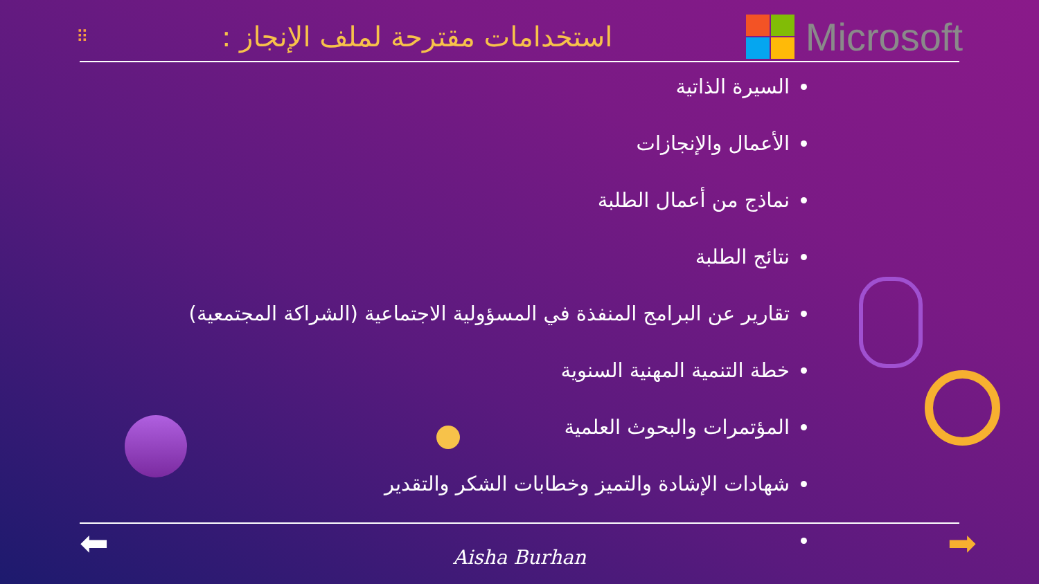⠿
استخدامات مقترحة لملف الإنجاز :
Microsoft
السيرة الذاتية
الأعمال والإنجازات
نماذج من أعمال الطلبة
نتائج الطلبة
تقارير عن البرامج المنفذة في المسؤولية الاجتماعية (الشراكة المجتمعية)
خطة التنمية المهنية السنوية
المؤتمرات والبحوث العلمية
شهادات الإشادة والتميز وخطابات الشكر والتقدير
⬅ ➡ Aisha Burhan